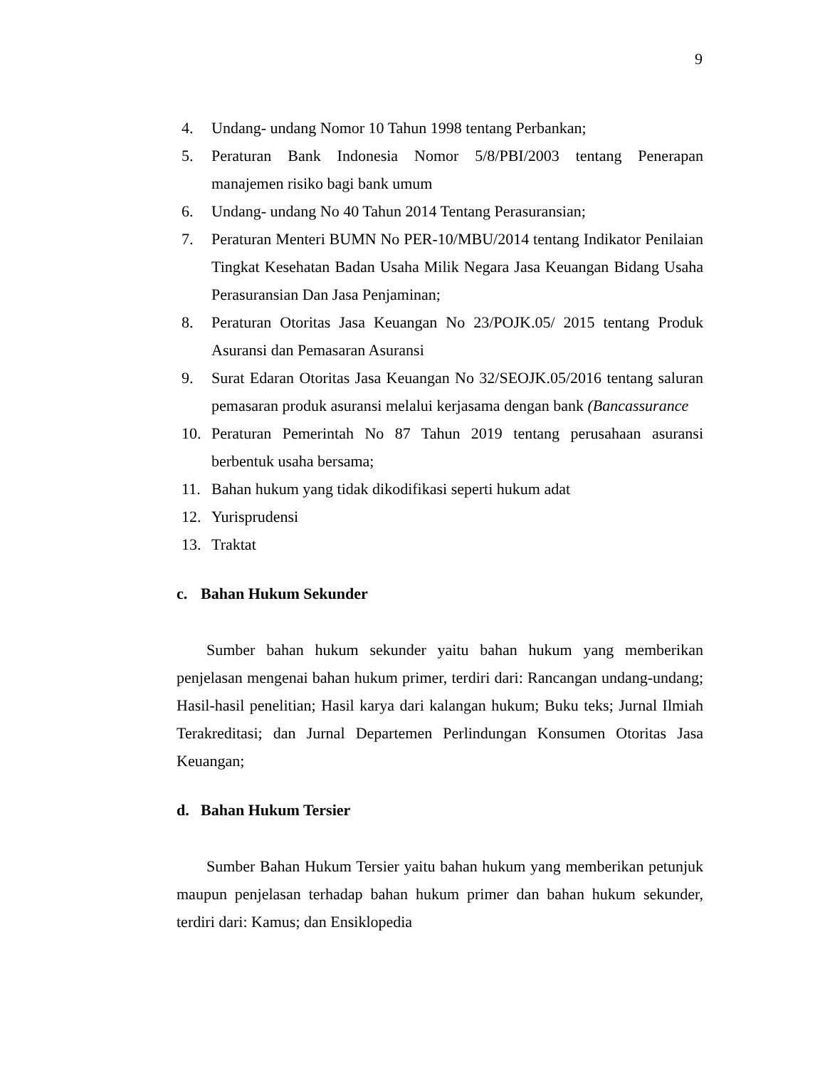9
4. Undang- undang Nomor 10 Tahun 1998 tentang Perbankan;
5. Peraturan Bank Indonesia Nomor 5/8/PBI/2003 tentang Penerapan manajemen risiko bagi bank umum
6. Undang- undang No 40 Tahun 2014 Tentang Perasuransian;
7. Peraturan Menteri BUMN No PER-10/MBU/2014 tentang Indikator Penilaian Tingkat Kesehatan Badan Usaha Milik Negara Jasa Keuangan Bidang Usaha Perasuransian Dan Jasa Penjaminan;
8. Peraturan Otoritas Jasa Keuangan No 23/POJK.05/ 2015 tentang Produk Asuransi dan Pemasaran Asuransi
9. Surat Edaran Otoritas Jasa Keuangan No 32/SEOJK.05/2016 tentang saluran pemasaran produk asuransi melalui kerjasama dengan bank (Bancassurance
10. Peraturan Pemerintah No 87 Tahun 2019 tentang perusahaan asuransi berbentuk usaha bersama;
11. Bahan hukum yang tidak dikodifikasi seperti hukum adat
12. Yurisprudensi
13. Traktat
c. Bahan Hukum Sekunder
Sumber bahan hukum sekunder yaitu bahan hukum yang memberikan penjelasan mengenai bahan hukum primer, terdiri dari: Rancangan undang-undang; Hasil-hasil penelitian; Hasil karya dari kalangan hukum; Buku teks; Jurnal Ilmiah Terakreditasi; dan Jurnal Departemen Perlindungan Konsumen Otoritas Jasa Keuangan;
d. Bahan Hukum Tersier
Sumber Bahan Hukum Tersier yaitu bahan hukum yang memberikan petunjuk maupun penjelasan terhadap bahan hukum primer dan bahan hukum sekunder, terdiri dari: Kamus; dan Ensiklopedia